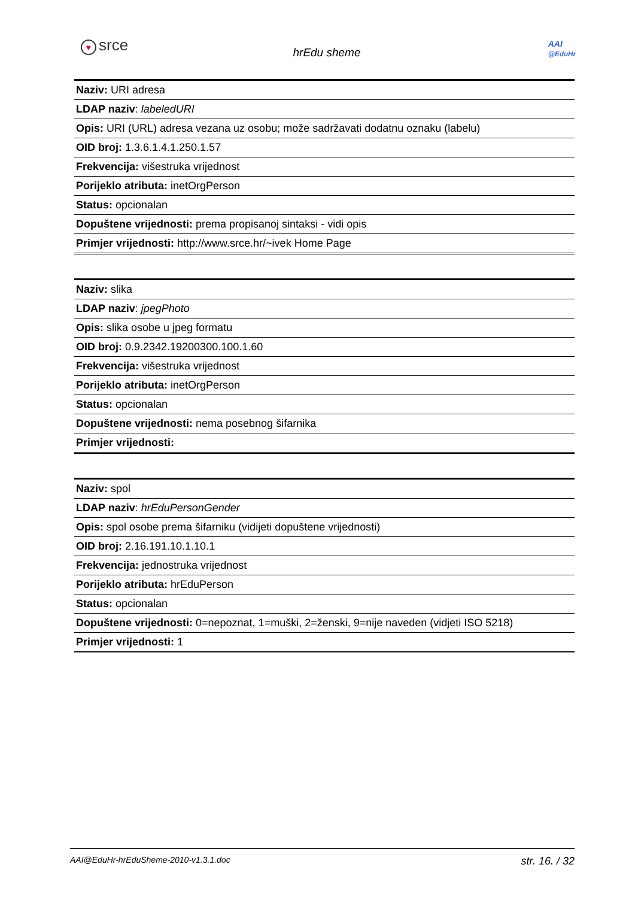♥ srce
hrEdu sheme
AAI
@EduHr
| Naziv: URI adresa |
| LDAP naziv : labeledURI |
| Opis: URI (URL) adresa vezana uz osobu; može sadržavati dodatnu oznaku (labelu) |
| OID broj: 1.3.6.1.4.1.250.1.57 |
| Frekvencija: višestruka vrijednost |
| Porijeklo atributa: inetOrgPerson |
| Status: opcionalan |
| Dopuštene vrijednosti: prema propisanoj sintaksi - vidi opis |
| Primjer vrijednosti: http://www.srce.hr/~ivek Home Page |
| Naziv: slika |
| LDAP naziv : jpegPhoto |
| Opis: slika osobe u jpeg formatu |
| OID broj: 0.9.2342.19200300.100.1.60 |
| Frekvencija: višestruka vrijednost |
| Porijeklo atributa: inetOrgPerson |
| Status: opcionalan |
| Dopuštene vrijednosti: nema posebnog šifarnika |
| Primjer vrijednosti: |
| Naziv: spol |
| LDAP naziv : hrEduPersonGender |
| Opis: spol osobe prema šifarniku (vidijeti dopuštene vrijednosti) |
| OID broj: 2.16.191.10.1.10.1 |
| Frekvencija: jednostruka vrijednost |
| Porijeklo atributa: hrEduPerson |
| Status: opcionalan |
| Dopuštene vrijednosti: 0=nepoznat, 1=muški, 2=ženski, 9=nije naveden (vidjeti ISO 5218) |
| Primjer vrijednosti: 1 |
AAI@EduHr-hrEduSheme-2010-v1.3.1.doc str. 16. / 32